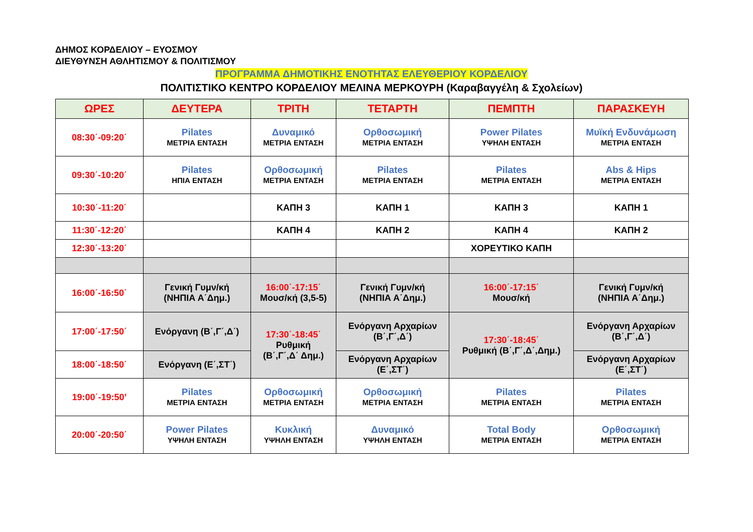ΔΗΜΟΣ ΚΟΡΔΕΛΙΟΥ – ΕΥΟΣΜΟΥ
ΔΙΕΥΘΥΝΣΗ ΑΘΛΗΤΙΣΜΟΥ & ΠΟΛΙΤΙΣΜΟΥ
ΠΡΟΓΡΑΜΜΑ ΔΗΜΟΤΙΚΗΣ ΕΝΟΤΗΤΑΣ ΕΛΕΥΘΕΡΙΟΥ ΚΟΡΔΕΛΙΟΥ
ΠΟΛΙΤΙΣΤΙΚΟ ΚΕΝΤΡΟ ΚΟΡΔΕΛΙΟΥ ΜΕΛΙΝΑ ΜΕΡΚΟΥΡΗ (Καραβαγγέλη & Σχολείων)
| ΩΡΕΣ | ΔΕΥΤΕΡΑ | ΤΡΙΤΗ | ΤΕΤΑΡΤΗ | ΠΕΜΠΤΗ | ΠΑΡΑΣΚΕΥΗ |
| --- | --- | --- | --- | --- | --- |
| 08:30΄-09:20΄ | Pilates ΜΕΤΡΙΑ ΕΝΤΑΣΗ | Δυναμικό ΜΕΤΡΙΑ ΕΝΤΑΣΗ | Ορθοσωμική ΜΕΤΡΙΑ ΕΝΤΑΣΗ | Power Pilates ΥΨΗΛΗ ΕΝΤΑΣΗ | Μυϊκή Ενδυνάμωση ΜΕΤΡΙΑ ΕΝΤΑΣΗ |
| 09:30΄-10:20΄ | Pilates ΗΠΙΑ ΕΝΤΑΣΗ | Ορθοσωμική ΜΕΤΡΙΑ ΕΝΤΑΣΗ | Pilates ΜΕΤΡΙΑ ΕΝΤΑΣΗ | Pilates ΜΕΤΡΙΑ ΕΝΤΑΣΗ | Abs & Hips ΜΕΤΡΙΑ ΕΝΤΑΣΗ |
| 10:30΄-11:20΄ | | ΚΑΠΗ 3 | ΚΑΠΗ 1 | ΚΑΠΗ 3 | ΚΑΠΗ 1 |
| 11:30΄-12:20΄ | | ΚΑΠΗ 4 | ΚΑΠΗ 2 | ΚΑΠΗ 4 | ΚΑΠΗ 2 |
| 12:30΄-13:20΄ | | | | ΧΟΡΕΥΤΙΚΟ ΚΑΠΗ | |
| 16:00΄-16:50΄ | Γενική Γυμν/κή (ΝΗΠΙΑ Α΄Δημ.) | 16:00΄-17:15΄ Μουσ/κή (3,5-5) | Γενική Γυμν/κή (ΝΗΠΙΑ Α΄Δημ.) | 16:00΄-17:15΄ Μουσ/κή | Γενική Γυμν/κή (ΝΗΠΙΑ Α΄Δημ.) |
| 17:00΄-17:50΄ | Ενόργανη (Β΄,Γ΄,Δ΄) | 17:30΄-18:45΄ Ρυθμική (Β΄,Γ΄,Δ΄ Δημ.) | Ενόργανη Αρχαρίων (Β΄,Γ΄,Δ΄) | 17:30΄-18:45΄ Ρυθμική (Β΄,Γ΄,Δ΄,Δημ.) | Ενόργανη Αρχαρίων (Β΄,Γ΄,Δ΄) |
| 18:00΄-18:50΄ | Ενόργανη (Ε΄,ΣΤ΄) | | Ενόργανη Αρχαρίων (Ε΄,ΣΤ΄) | | Ενόργανη Αρχαρίων (Ε΄,ΣΤ΄) |
| 19:00΄-19:50’ | Pilates ΜΕΤΡΙΑ ΕΝΤΑΣΗ | Ορθοσωμική ΜΕΤΡΙΑ ΕΝΤΑΣΗ | Ορθοσωμική ΜΕΤΡΙΑ ΕΝΤΑΣΗ | Pilates ΜΕΤΡΙΑ ΕΝΤΑΣΗ | Pilates ΜΕΤΡΙΑ ΕΝΤΑΣΗ |
| 20:00΄-20:50΄ | Power Pilates ΥΨΗΛΗ ΕΝΤΑΣΗ | Κυκλική ΥΨΗΛΗ ΕΝΤΑΣΗ | Δυναμικό ΥΨΗΛΗ ΕΝΤΑΣΗ | Total Body ΜΕΤΡΙΑ ΕΝΤΑΣΗ | Ορθοσωμική ΜΕΤΡΙΑ ΕΝΤΑΣΗ |